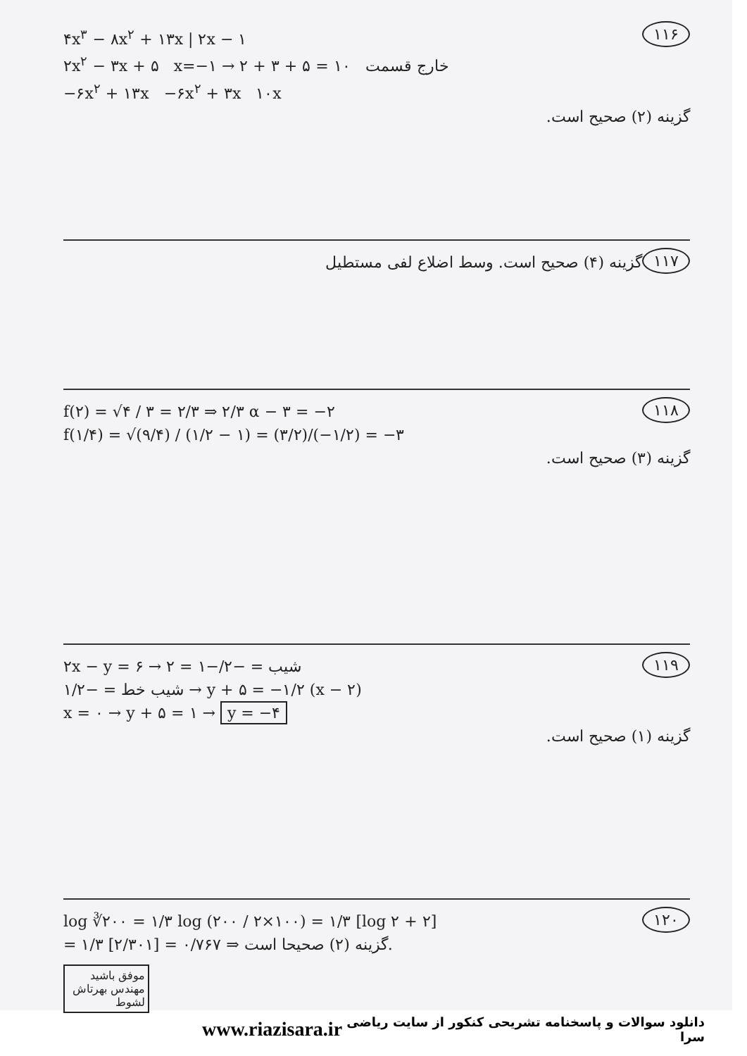۱۱۶
۴x<sup>۳</sup> − ۸x<sup>۲</sup> + ۱۳x | ۲x − ۱
۲x<sup>۲</sup> − ۳x + ۵ x=−۱ → ۲ + ۳ + ۵ = ۱۰ خارج قسمت
−۶x<sup>۲</sup> + ۱۳x −۶x<sup>۲</sup> + ۳x ۱۰x
گزینه (۲) صحیح است.
۱۱۷
گزینه (۴) صحیح است. وسط اضلاع لفی مستطیل
۱۱۸
f(۲) = √۴ / ۳ = ۲/۳ ⇒ ۲/۳ α − ۳ = −۲
f(۱/۴) = √(۹/۴) / (۱/۲ − ۱) = (۳/۲)/(−۱/۲) = −۳
گزینه (۳) صحیح است.
۱۱۹
۲x − y = ۶ → شیب = −۲/−۱ = ۲
شیب خط = −۱/۲ → y + ۵ = −۱/۲ (x − ۲)
x = ۰ → y + ۵ = ۱ → y = −۴
گزینه (۱) صحیح است.
۱۲۰
log ∛۲۰۰ = ۱/۳ log (۲۰۰ / ۲×۱۰۰) = ۱/۳ [log ۲ + ۲]
= ۱/۳ [۲/۳۰۱] = ۰/۷۶۷ ⇒ گزینه (۲) صحیحا است.
موفق باشید مهندس بهرتاش لشوط
www.riazisara.ir دانلود سوالات و پاسخنامه تشریحی کنکور از سایت ریاضی سرا